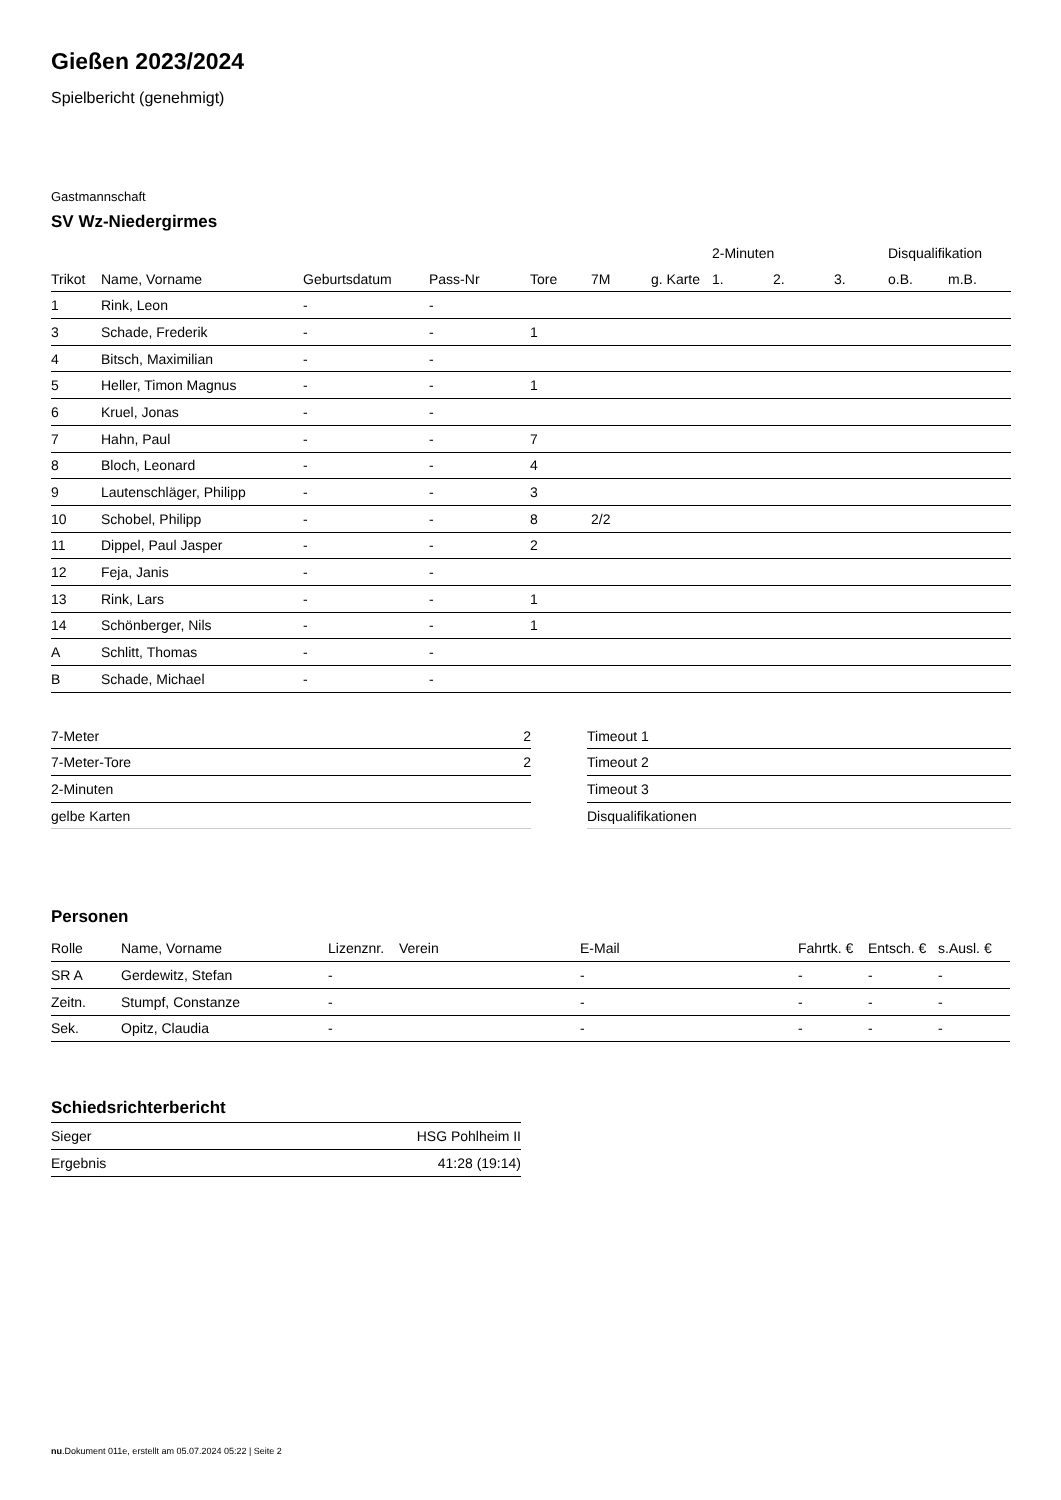Gießen 2023/2024
Spielbericht (genehmigt)
Gastmannschaft
SV Wz-Niedergirmes
| | | | | | | | 2-Minuten | | | Disqualifikation | |
| --- | --- | --- | --- | --- | --- | --- | --- | --- | --- | --- | --- |
| Trikot | Name, Vorname | Geburtsdatum | Pass-Nr | Tore | 7M | g. Karte | 1. | 2. | 3. | o.B. | m.B. |
| 1 | Rink, Leon | - | - | | | | | | | | |
| 3 | Schade, Frederik | - | - | 1 | | | | | | | |
| 4 | Bitsch, Maximilian | - | - | | | | | | | | |
| 5 | Heller, Timon Magnus | - | - | 1 | | | | | | | |
| 6 | Kruel, Jonas | - | - | | | | | | | | |
| 7 | Hahn, Paul | - | - | 7 | | | | | | | |
| 8 | Bloch, Leonard | - | - | 4 | | | | | | | |
| 9 | Lautenschläger, Philipp | - | - | 3 | | | | | | | |
| 10 | Schobel, Philipp | - | - | 8 | 2/2 | | | | | | |
| 11 | Dippel, Paul Jasper | - | - | 2 | | | | | | | |
| 12 | Feja, Janis | - | - | | | | | | | | |
| 13 | Rink, Lars | - | - | 1 | | | | | | | |
| 14 | Schönberger, Nils | - | - | 1 | | | | | | | |
| A | Schlitt, Thomas | - | - | | | | | | | | |
| B | Schade, Michael | - | - | | | | | | | | |
| 7-Meter | 2 |
| 7-Meter-Tore | 2 |
| 2-Minuten | |
| gelbe Karten | |
| Timeout 1 |
| Timeout 2 |
| Timeout 3 |
| Disqualifikationen |
Personen
| Rolle | Name, Vorname | Lizenznr. | Verein | E-Mail | Fahrtk. € | Entsch. € | s.Ausl. € |
| --- | --- | --- | --- | --- | --- | --- | --- |
| SR A | Gerdewitz, Stefan | - | | - | - | - | - |
| Zeitn. | Stumpf, Constanze | - | | - | - | - | - |
| Sek. | Opitz, Claudia | - | | - | - | - | - |
Schiedsrichterbericht
| Sieger | HSG Pohlheim II |
| Ergebnis | 41:28 (19:14) |
nu.Dokument 011e, erstellt am 05.07.2024 05:22 | Seite 2